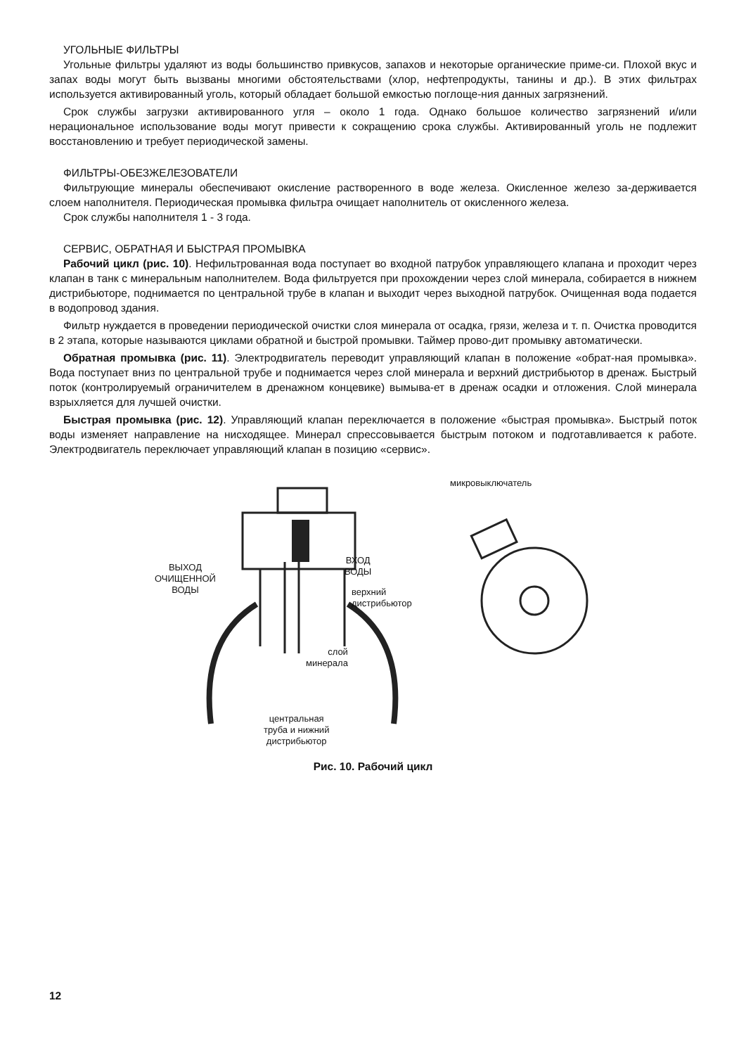УГОЛЬНЫЕ ФИЛЬТРЫ
Угольные фильтры удаляют из воды большинство привкусов, запахов и некоторые органические приме-си. Плохой вкус и запах воды могут быть вызваны многими обстоятельствами (хлор, нефтепродукты, танины и др.). В этих фильтрах используется активированный уголь, который обладает большой емкостью поглоще-ния данных загрязнений.
Срок службы загрузки активированного угля – около 1 года. Однако большое количество загрязнений и/или нерациональное использование воды могут привести к сокращению срока службы. Активированный уголь не подлежит восстановлению и требует периодической замены.
ФИЛЬТРЫ-ОБЕЗЖЕЛЕЗОВАТЕЛИ
Фильтрующие минералы обеспечивают окисление растворенного в воде железа. Окисленное железо за-держивается слоем наполнителя. Периодическая промывка фильтра очищает наполнитель от окисленного железа.
Срок службы наполнителя 1 - 3 года.
СЕРВИС, ОБРАТНАЯ И БЫСТРАЯ ПРОМЫВКА
Рабочий цикл (рис. 10). Нефильтрованная вода поступает во входной патрубок управляющего клапана и проходит через клапан в танк с минеральным наполнителем. Вода фильтруется при прохождении через слой минерала, собирается в нижнем дистрибьюторе, поднимается по центральной трубе в клапан и выходит через выходной патрубок. Очищенная вода подается в водопровод здания.
Фильтр нуждается в проведении периодической очистки слоя минерала от осадка, грязи, железа и т. п. Очистка проводится в 2 этапа, которые называются циклами обратной и быстрой промывки. Таймер прово-дит промывку автоматически.
Обратная промывка (рис. 11). Электродвигатель переводит управляющий клапан в положение «обрат-ная промывка». Вода поступает вниз по центральной трубе и поднимается через слой минерала и верхний дистрибьютор в дренаж. Быстрый поток (контролируемый ограничителем в дренажном концевике) вымыва-ет в дренаж осадки и отложения. Слой минерала взрыхляется для лучшей очистки.
Быстрая промывка (рис. 12). Управляющий клапан переключается в положение «быстрая промывка». Быстрый поток воды изменяет направление на нисходящее. Минерал спрессовывается быстрым потоком и подготавливается к работе. Электродвигатель переключает управляющий клапан в позицию «сервис».
ВЫХОД
ОЧИЩЕННОЙ
ВОДЫ
ВХОД
ВОДЫ
верхний
дистрибьютор
слой
минерала
центральная
труба и нижний
дистрибьютор
микровыключатель
Рис. 10. Рабочий цикл
12